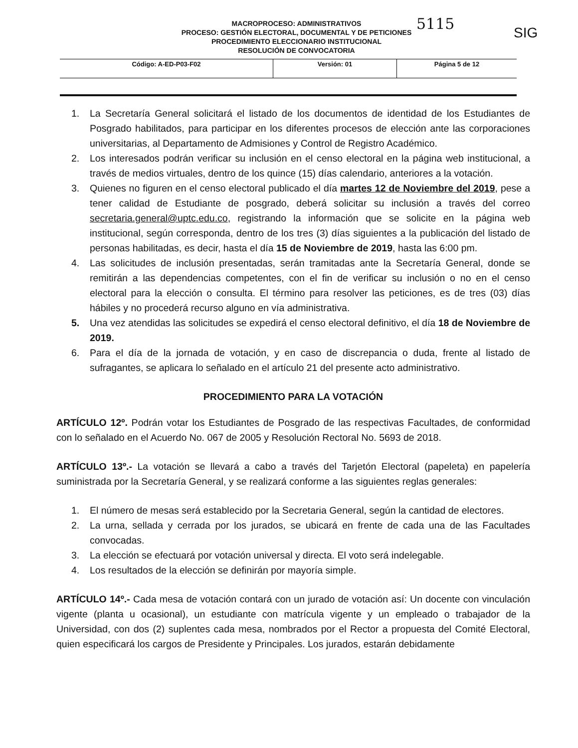MACROPROCESO: ADMINISTRATIVOS
PROCESO: GESTIÓN ELECTORAL, DOCUMENTAL Y DE PETICIONES
PROCEDIMIENTO ELECCIONARIO INSTITUCIONAL
RESOLUCIÓN DE CONVOCATORIA
5115
SIG
| Código: A-ED-P03-F02 | Versión: 01 | Página 5 de 12 |
1. La Secretaría General solicitará el listado de los documentos de identidad de los Estudiantes de Posgrado habilitados, para participar en los diferentes procesos de elección ante las corporaciones universitarias, al Departamento de Admisiones y Control de Registro Académico.
2. Los interesados podrán verificar su inclusión en el censo electoral en la página web institucional, a través de medios virtuales, dentro de los quince (15) días calendario, anteriores a la votación.
3. Quienes no figuren en el censo electoral publicado el día martes 12 de Noviembre del 2019, pese a tener calidad de Estudiante de posgrado, deberá solicitar su inclusión a través del correo secretaria.general@uptc.edu.co, registrando la información que se solicite en la página web institucional, según corresponda, dentro de los tres (3) días siguientes a la publicación del listado de personas habilitadas, es decir, hasta el día 15 de Noviembre de 2019, hasta las 6:00 pm.
4. Las solicitudes de inclusión presentadas, serán tramitadas ante la Secretaría General, donde se remitirán a las dependencias competentes, con el fin de verificar su inclusión o no en el censo electoral para la elección o consulta. El término para resolver las peticiones, es de tres (03) días hábiles y no procederá recurso alguno en vía administrativa.
5. Una vez atendidas las solicitudes se expedirá el censo electoral definitivo, el día 18 de Noviembre de 2019.
6. Para el día de la jornada de votación, y en caso de discrepancia o duda, frente al listado de sufragantes, se aplicara lo señalado en el artículo 21 del presente acto administrativo.
PROCEDIMIENTO PARA LA VOTACIÓN
ARTÍCULO 12º. Podrán votar los Estudiantes de Posgrado de las respectivas Facultades, de conformidad con lo señalado en el Acuerdo No. 067 de 2005 y Resolución Rectoral No. 5693 de 2018.
ARTÍCULO 13º.- La votación se llevará a cabo a través del Tarjetón Electoral (papeleta) en papelería suministrada por la Secretaría General, y se realizará conforme a las siguientes reglas generales:
1. El número de mesas será establecido por la Secretaria General, según la cantidad de electores.
2. La urna, sellada y cerrada por los jurados, se ubicará en frente de cada una de las Facultades convocadas.
3. La elección se efectuará por votación universal y directa. El voto será indelegable.
4. Los resultados de la elección se definirán por mayoría simple.
ARTÍCULO 14º.- Cada mesa de votación contará con un jurado de votación así: Un docente con vinculación vigente (planta u ocasional), un estudiante con matrícula vigente y un empleado o trabajador de la Universidad, con dos (2) suplentes cada mesa, nombrados por el Rector a propuesta del Comité Electoral, quien especificará los cargos de Presidente y Principales. Los jurados, estarán debidamente